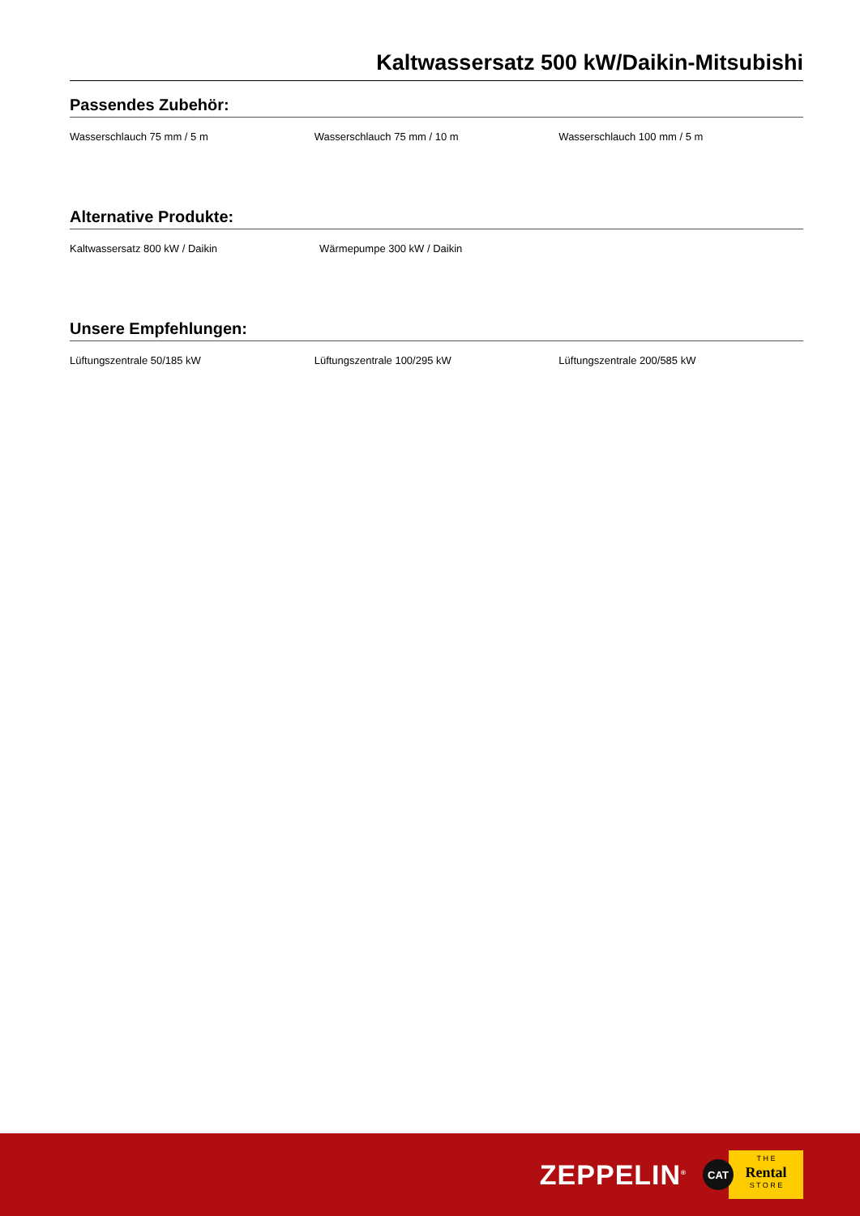Kaltwassersatz 500 kW/Daikin-Mitsubishi
Passendes Zubehör:
Wasserschlauch 75 mm / 5 m Wasserschlauch 75 mm / 10 m Wasserschlauch 100 mm / 5 m
Alternative Produkte:
Kaltwassersatz 800 kW / Daikin Wärmepumpe 300 kW / Daikin
Unsere Empfehlungen:
Lüftungszentrale 50/185 kW Lüftungszentrale 100/295 kW Lüftungszentrale 200/585 kW
ZEPPELIN<sup>®</sup>
CAT
T H E
Rental
S T O R E